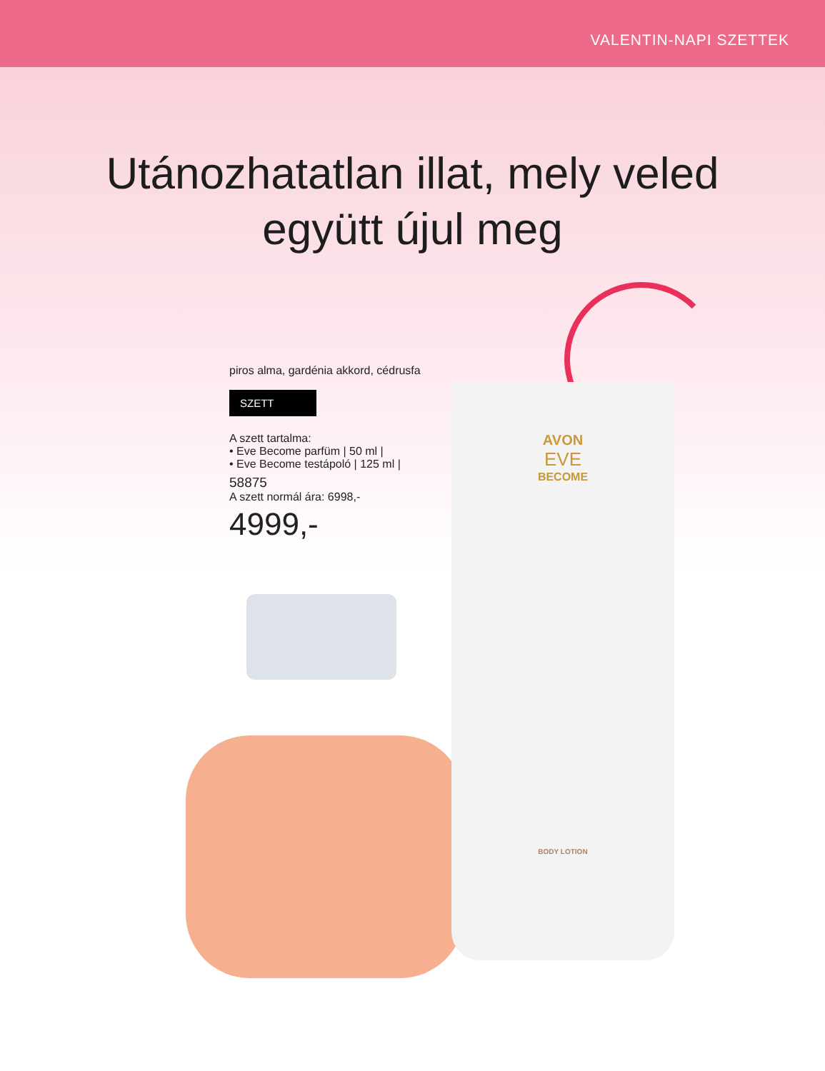VALENTIN-NAPI SZETTEK
Utánozhatatlan illat, mely veled
együtt újul meg
piros alma, gardénia akkord, cédrusfa
SZETT
A szett tartalma:
• Eve Become parfüm | 50 ml |
• Eve Become testápoló | 125 ml |
58875
A szett normál ára: 6998,-
4999,-
AVON
EVE
BECOME
BODY LOTION